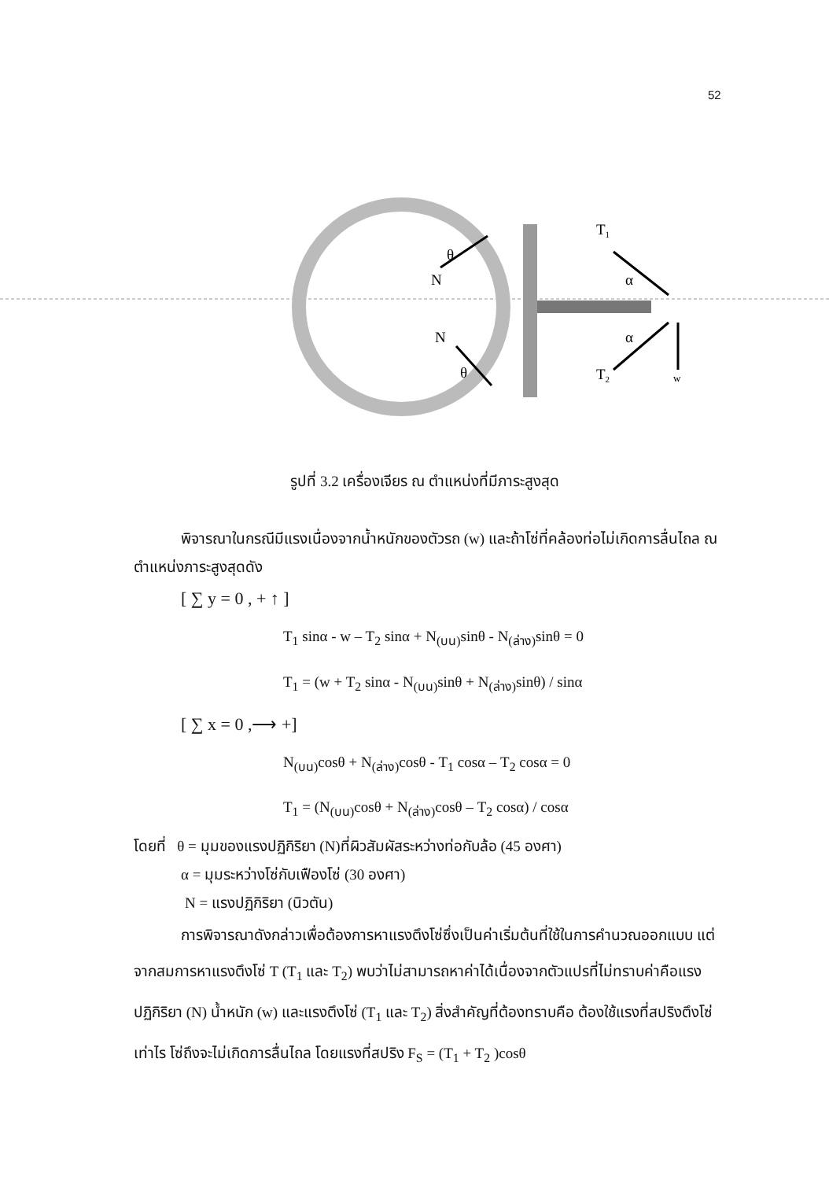52
N
θ
N
θ
T1
α
α
T2
w
รูปที่ 3.2 เครื่องเจียร ณ ตำแหน่งที่มีภาระสูงสุด
พิจารณาในกรณีมีแรงเนื่องจากน้ำหนักของตัวรถ (w) และถ้าโซ่ที่คล้องท่อไม่เกิดการลื่นไถล ณ ตำแหน่งภาระสูงสุดดัง
[ ∑ y = 0 , + ↑ ]
T<sub>1</sub> sinα - w – T<sub>2</sub> sinα + N<sub>(บน)</sub>sinθ - N<sub>(ล่าง)</sub>sinθ = 0
T<sub>1</sub> = (w + T<sub>2</sub> sinα - N<sub>(บน)</sub>sinθ + N<sub>(ล่าง)</sub>sinθ) / sinα
[ ∑ x = 0 ,⟶ +]
N<sub>(บน)</sub>cosθ + N<sub>(ล่าง)</sub>cosθ - T<sub>1</sub> cosα – T<sub>2</sub> cosα = 0
T<sub>1</sub> = (N<sub>(บน)</sub>cosθ + N<sub>(ล่าง)</sub>cosθ – T<sub>2</sub> cosα) / cosα
โดยที่ θ = มุมของแรงปฏิกิริยา (N)ที่ผิวสัมผัสระหว่างท่อกับล้อ (45 องศา)
α = มุมระหว่างโซ่กับเฟืองโซ่ (30 องศา)
N = แรงปฏิกิริยา (นิวตัน)
การพิจารณาดังกล่าวเพื่อต้องการหาแรงตึงโซ่ซึ่งเป็นค่าเริ่มต้นที่ใช้ในการคำนวณออกแบบ แต่จากสมการหาแรงตึงโซ่ T (T<sub>1</sub> และ T<sub>2</sub>) พบว่าไม่สามารถหาค่าได้เนื่องจากตัวแปรที่ไม่ทราบค่าคือแรงปฏิกิริยา (N) น้ำหนัก (w) และแรงตึงโซ่ (T<sub>1</sub> และ T<sub>2</sub>) สิ่งสำคัญที่ต้องทราบคือ ต้องใช้แรงที่สปริงตึงโซ่เท่าไร โซ่ถึงจะไม่เกิดการลื่นไถล โดยแรงที่สปริง F<sub>S</sub> = (T<sub>1</sub> + T<sub>2</sub> )cosθ